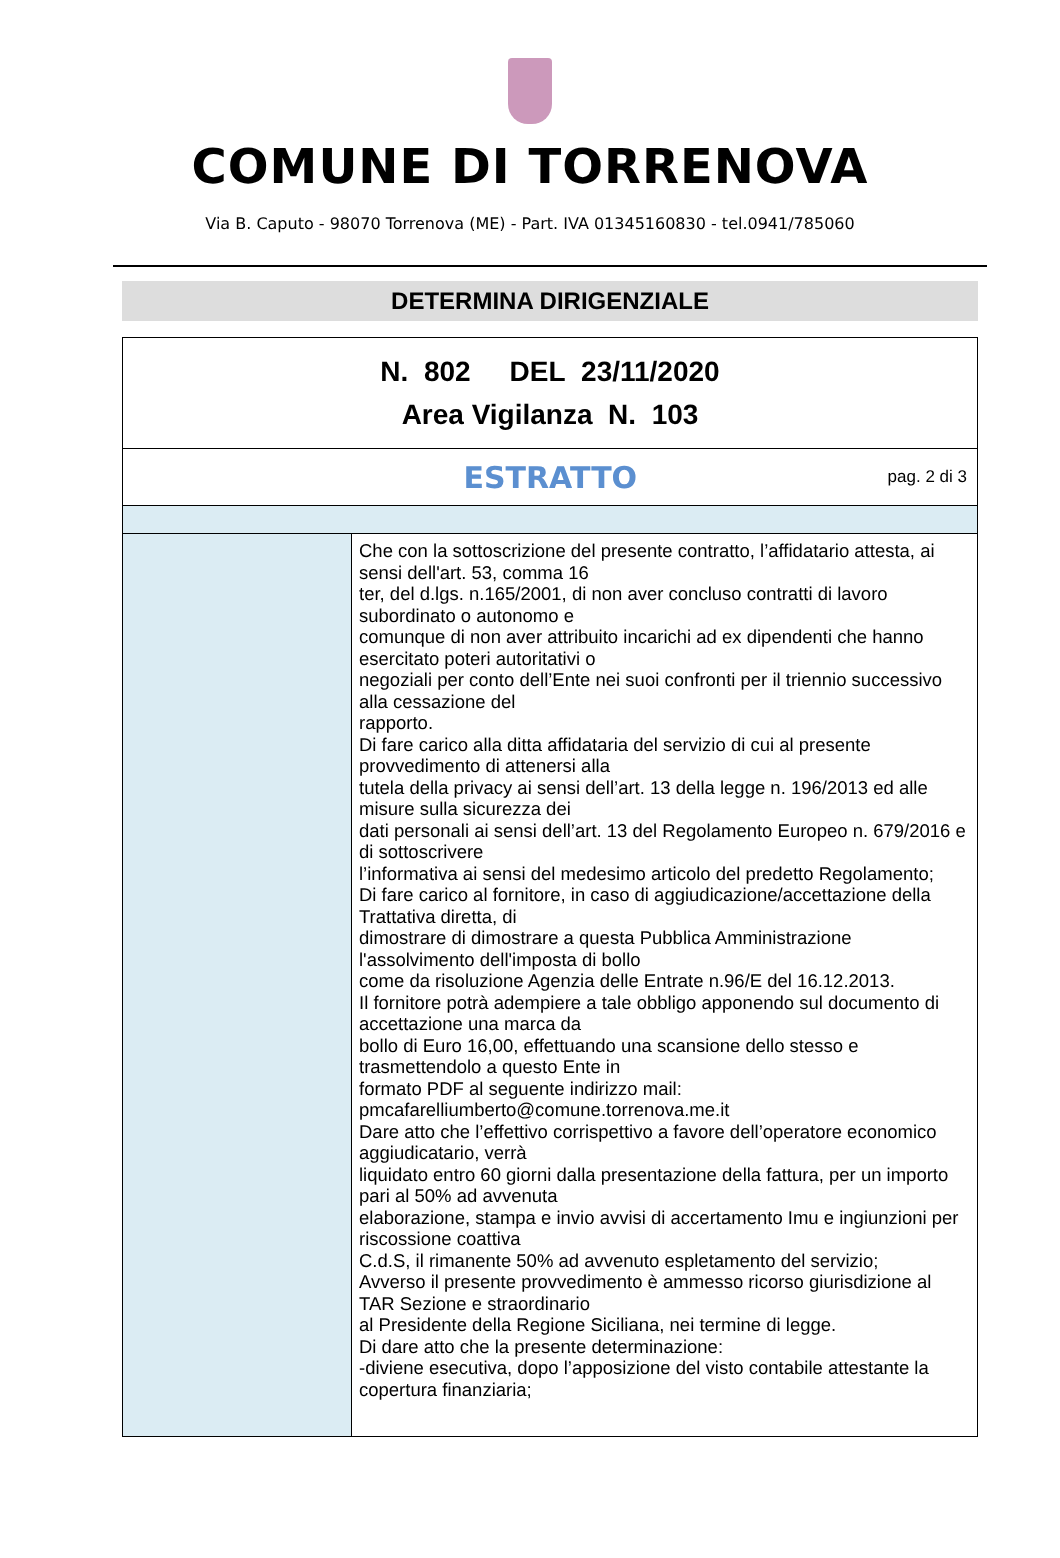COMUNE DI TORRENOVA
Via B. Caputo - 98070 Torrenova (ME) - Part. IVA 01345160830 - tel.0941/785060
DETERMINA DIRIGENZIALE
N. 802 DEL 23/11/2020
Area Vigilanza N. 103
ESTRATTO
pag. 2 di 3
Che con la sottoscrizione del presente contratto, l’affidatario attesta, ai sensi dell'art. 53, comma 16
ter, del d.lgs. n.165/2001, di non aver concluso contratti di lavoro subordinato o autonomo e
comunque di non aver attribuito incarichi ad ex dipendenti che hanno esercitato poteri autoritativi o
negoziali per conto dell’Ente nei suoi confronti per il triennio successivo alla cessazione del
rapporto.
Di fare carico alla ditta affidataria del servizio di cui al presente provvedimento di attenersi alla
tutela della privacy ai sensi dell’art. 13 della legge n. 196/2013 ed alle misure sulla sicurezza dei
dati personali ai sensi dell’art. 13 del Regolamento Europeo n. 679/2016 e di sottoscrivere
l’informativa ai sensi del medesimo articolo del predetto Regolamento;
Di fare carico al fornitore, in caso di aggiudicazione/accettazione della Trattativa diretta, di
dimostrare di dimostrare a questa Pubblica Amministrazione l'assolvimento dell'imposta di bollo
come da risoluzione Agenzia delle Entrate n.96/E del 16.12.2013.
Il fornitore potrà adempiere a tale obbligo apponendo sul documento di accettazione una marca da
bollo di Euro 16,00, effettuando una scansione dello stesso e trasmettendolo a questo Ente in
formato PDF al seguente indirizzo mail: pmcafarelliumberto@comune.torrenova.me.it
Dare atto che l’effettivo corrispettivo a favore dell’operatore economico aggiudicatario, verrà
liquidato entro 60 giorni dalla presentazione della fattura, per un importo pari al 50% ad avvenuta
elaborazione, stampa e invio avvisi di accertamento Imu e ingiunzioni per riscossione coattiva
C.d.S, il rimanente 50% ad avvenuto espletamento del servizio;
Avverso il presente provvedimento è ammesso ricorso giurisdizione al TAR Sezione e straordinario
al Presidente della Regione Siciliana, nei termine di legge.
Di dare atto che la presente determinazione:
-diviene esecutiva, dopo l’apposizione del visto contabile attestante la copertura finanziaria;